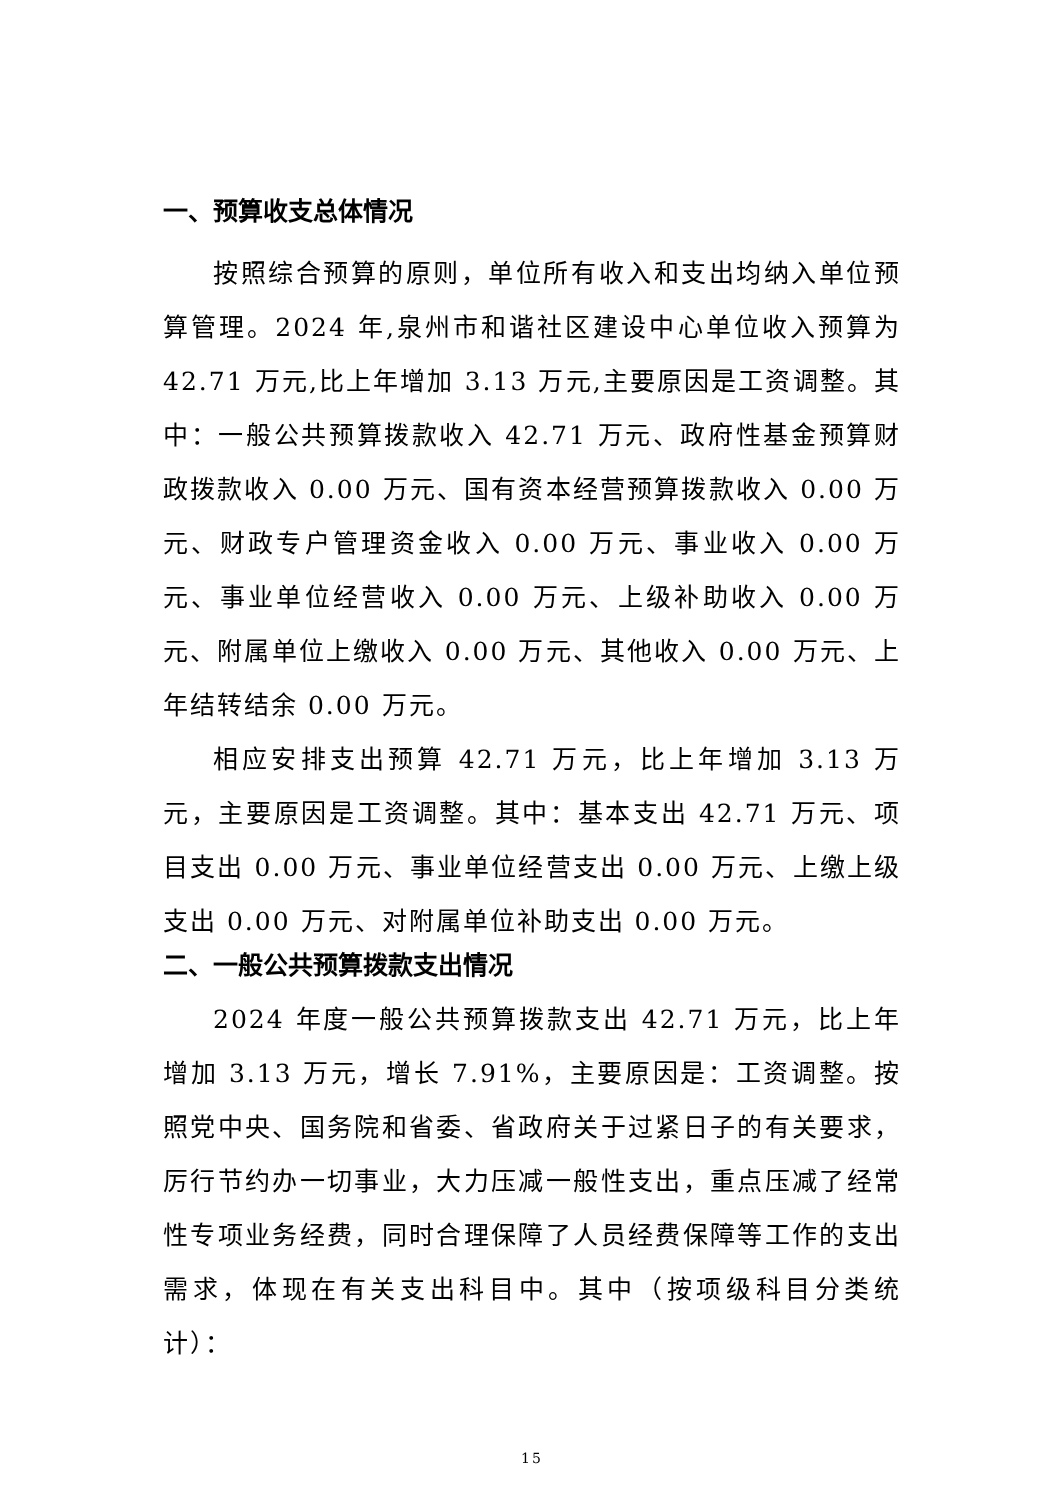一、预算收支总体情况
按照综合预算的原则，单位所有收入和支出均纳入单位预算管理。2024 年,泉州市和谐社区建设中心单位收入预算为 42.71 万元,比上年增加 3.13 万元,主要原因是工资调整。其中：一般公共预算拨款收入 42.71 万元、政府性基金预算财政拨款收入 0.00 万元、国有资本经营预算拨款收入 0.00 万元、财政专户管理资金收入 0.00 万元、事业收入 0.00 万元、事业单位经营收入 0.00 万元、上级补助收入 0.00 万元、附属单位上缴收入 0.00 万元、其他收入 0.00 万元、上年结转结余 0.00 万元。
相应安排支出预算 42.71 万元，比上年增加 3.13 万元，主要原因是工资调整。其中：基本支出 42.71 万元、项目支出 0.00 万元、事业单位经营支出 0.00 万元、上缴上级支出 0.00 万元、对附属单位补助支出 0.00 万元。
二、一般公共预算拨款支出情况
2024 年度一般公共预算拨款支出 42.71 万元，比上年增加 3.13 万元，增长 7.91%，主要原因是：工资调整。按照党中央、国务院和省委、省政府关于过紧日子的有关要求，厉行节约办一切事业，大力压减一般性支出，重点压减了经常性专项业务经费，同时合理保障了人员经费保障等工作的支出需求，体现在有关支出科目中。其中（按项级科目分类统计）：
15